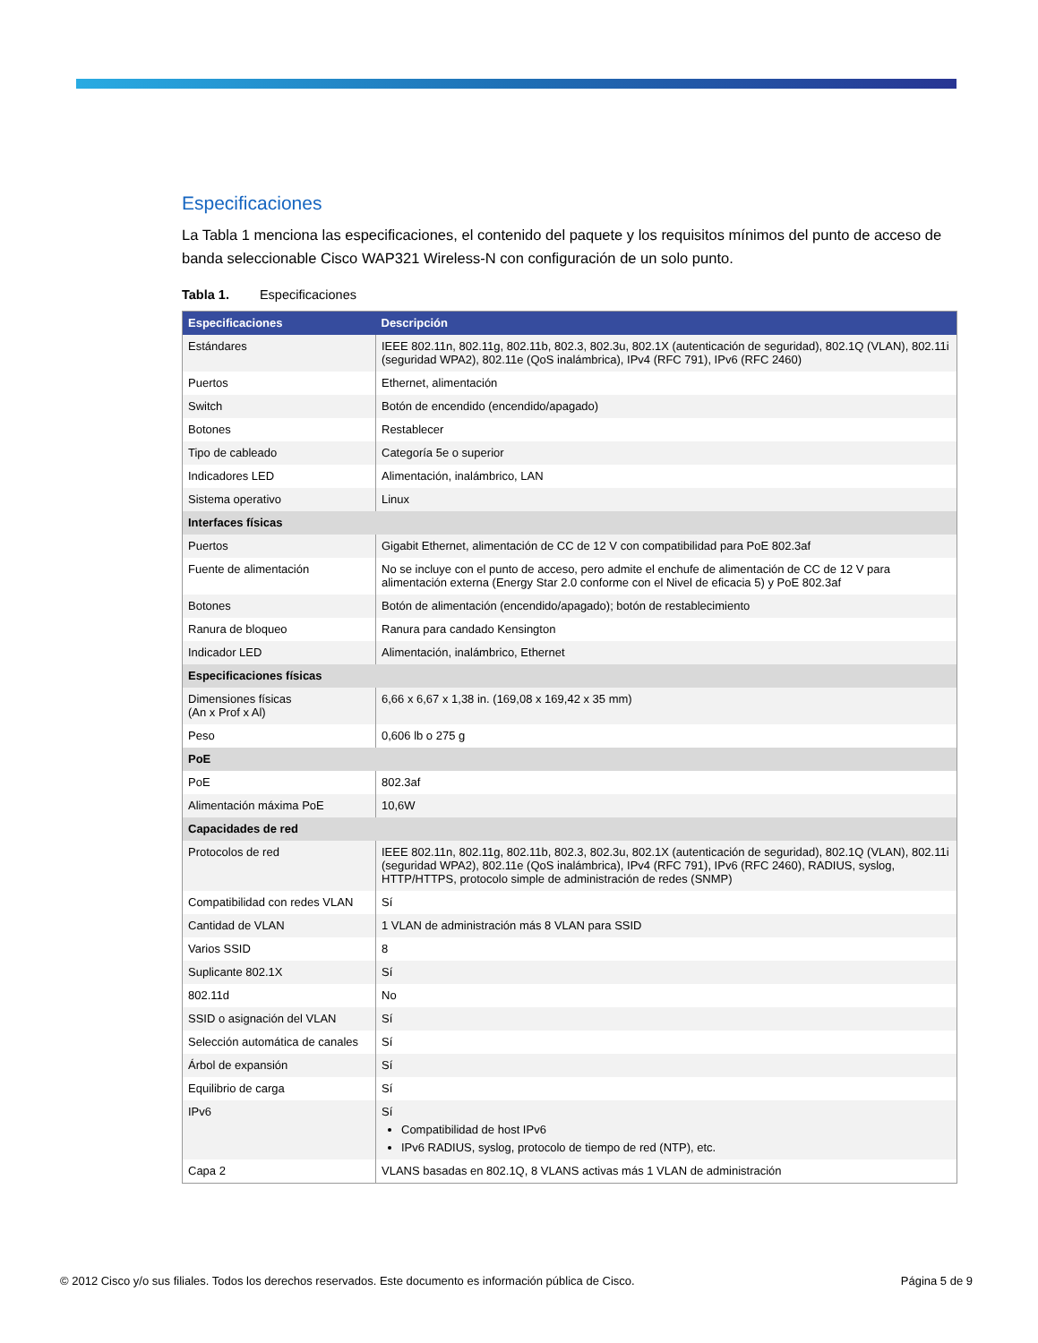Especificaciones
La Tabla 1 menciona las especificaciones, el contenido del paquete y los requisitos mínimos del punto de acceso de banda seleccionable Cisco WAP321 Wireless-N con configuración de un solo punto.
Tabla 1. Especificaciones
| Especificaciones | Descripción |
| --- | --- |
| Estándares | IEEE 802.11n, 802.11g, 802.11b, 802.3, 802.3u, 802.1X (autenticación de seguridad), 802.1Q (VLAN), 802.11i (seguridad WPA2), 802.11e (QoS inalámbrica), IPv4 (RFC 791), IPv6 (RFC 2460) |
| Puertos | Ethernet, alimentación |
| Switch | Botón de encendido (encendido/apagado) |
| Botones | Restablecer |
| Tipo de cableado | Categoría 5e o superior |
| Indicadores LED | Alimentación, inalámbrico, LAN |
| Sistema operativo | Linux |
| Interfaces físicas | |
| Puertos | Gigabit Ethernet, alimentación de CC de 12 V con compatibilidad para PoE 802.3af |
| Fuente de alimentación | No se incluye con el punto de acceso, pero admite el enchufe de alimentación de CC de 12 V para alimentación externa (Energy Star 2.0 conforme con el Nivel de eficacia 5) y PoE 802.3af |
| Botones | Botón de alimentación (encendido/apagado); botón de restablecimiento |
| Ranura de bloqueo | Ranura para candado Kensington |
| Indicador LED | Alimentación, inalámbrico, Ethernet |
| Especificaciones físicas | |
| Dimensiones físicas (An x Prof x Al) | 6,66 x 6,67 x 1,38 in. (169,08 x 169,42 x 35 mm) |
| Peso | 0,606 lb o 275 g |
| PoE | |
| PoE | 802.3af |
| Alimentación máxima PoE | 10,6W |
| Capacidades de red | |
| Protocolos de red | IEEE 802.11n, 802.11g, 802.11b, 802.3, 802.3u, 802.1X (autenticación de seguridad), 802.1Q (VLAN), 802.11i (seguridad WPA2), 802.11e (QoS inalámbrica), IPv4 (RFC 791), IPv6 (RFC 2460), RADIUS, syslog, HTTP/HTTPS, protocolo simple de administración de redes (SNMP) |
| Compatibilidad con redes VLAN | Sí |
| Cantidad de VLAN | 1 VLAN de administración más 8 VLAN para SSID |
| Varios SSID | 8 |
| Suplicante 802.1X | Sí |
| 802.11d | No |
| SSID o asignación del VLAN | Sí |
| Selección automática de canales | Sí |
| Árbol de expansión | Sí |
| Equilibrio de carga | Sí |
| IPv6 | Sí Compatibilidad de host IPv6 IPv6 RADIUS, syslog, protocolo de tiempo de red (NTP), etc. |
| Capa 2 | VLANS basadas en 802.1Q, 8 VLANS activas más 1 VLAN de administración |
© 2012 Cisco y/o sus filiales. Todos los derechos reservados. Este documento es información pública de Cisco. Página 5 de 9